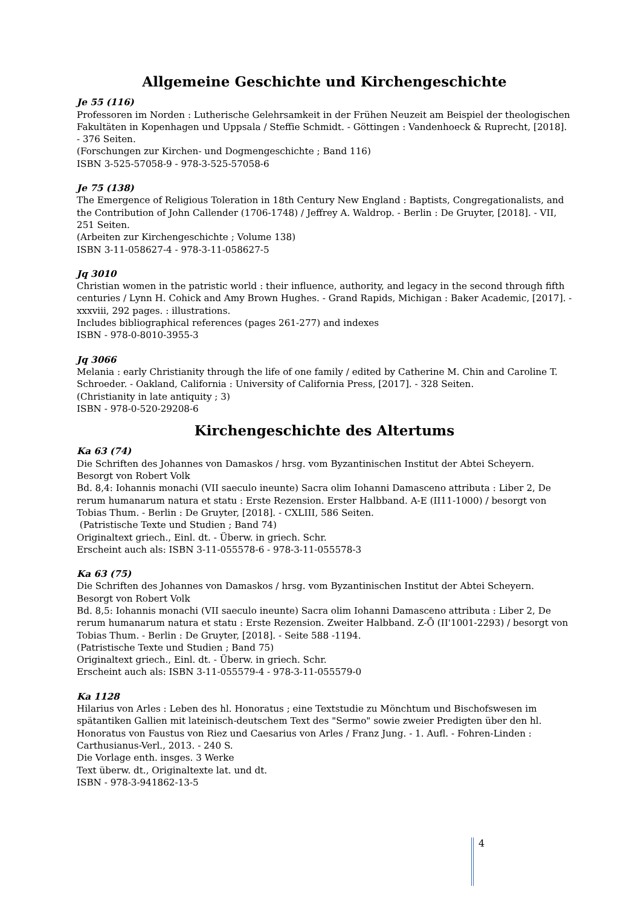Allgemeine Geschichte und Kirchengeschichte
Je 55 (116)
Professoren im Norden : Lutherische Gelehrsamkeit in der Frühen Neuzeit am Beispiel der theologischen Fakultäten in Kopenhagen und Uppsala / Steffie Schmidt. - Göttingen : Vandenhoeck & Ruprecht, [2018]. - 376 Seiten.
(Forschungen zur Kirchen- und Dogmengeschichte ; Band 116)
ISBN 3-525-57058-9 - 978-3-525-57058-6
Je 75 (138)
The Emergence of Religious Toleration in 18th Century New England : Baptists, Congregationalists, and the Contribution of John Callender (1706-1748) / Jeffrey A. Waldrop. - Berlin : De Gruyter, [2018]. - VII, 251 Seiten.
(Arbeiten zur Kirchengeschichte ; Volume 138)
ISBN 3-11-058627-4 - 978-3-11-058627-5
Jq 3010
Christian women in the patristic world : their influence, authority, and legacy in the second through fifth centuries / Lynn H. Cohick and Amy Brown Hughes. - Grand Rapids, Michigan : Baker Academic, [2017]. - xxxviii, 292 pages. : illustrations.
Includes bibliographical references (pages 261-277) and indexes
ISBN - 978-0-8010-3955-3
Jq 3066
Melania : early Christianity through the life of one family / edited by Catherine M. Chin and Caroline T. Schroeder. - Oakland, California : University of California Press, [2017]. - 328 Seiten.
(Christianity in late antiquity ; 3)
ISBN - 978-0-520-29208-6
Kirchengeschichte des Altertums
Ka 63 (74)
Die Schriften des Johannes von Damaskos / hrsg. vom Byzantinischen Institut der Abtei Scheyern. Besorgt von Robert Volk
Bd. 8,4: Iohannis monachi (VII saeculo ineunte) Sacra olim Iohanni Damasceno attributa : Liber 2, De rerum humanarum natura et statu : Erste Rezension. Erster Halbband. A-E (II11-1000) / besorgt von Tobias Thum. - Berlin : De Gruyter, [2018]. - CXLIII, 586 Seiten.
(Patristische Texte und Studien ; Band 74)
Originaltext griech., Einl. dt. - Überw. in griech. Schr.
Erscheint auch als: ISBN 3-11-055578-6 - 978-3-11-055578-3
Ka 63 (75)
Die Schriften des Johannes von Damaskos / hrsg. vom Byzantinischen Institut der Abtei Scheyern. Besorgt von Robert Volk
Bd. 8,5: Iohannis monachi (VII saeculo ineunte) Sacra olim Iohanni Damasceno attributa : Liber 2, De rerum humanarum natura et statu : Erste Rezension. Zweiter Halbband. Z-Ō (II'1001-2293) / besorgt von Tobias Thum. - Berlin : De Gruyter, [2018]. - Seite 588 -1194.
(Patristische Texte und Studien ; Band 75)
Originaltext griech., Einl. dt. - Überw. in griech. Schr.
Erscheint auch als: ISBN 3-11-055579-4 - 978-3-11-055579-0
Ka 1128
Hilarius von Arles : Leben des hl. Honoratus ; eine Textstudie zu Mönchtum und Bischofswesen im spätantiken Gallien mit lateinisch-deutschem Text des "Sermo" sowie zweier Predigten über den hl. Honoratus von Faustus von Riez und Caesarius von Arles / Franz Jung. - 1. Aufl. - Fohren-Linden : Carthusianus-Verl., 2013. - 240 S.
Die Vorlage enth. insges. 3 Werke
Text überw. dt., Originaltexte lat. und dt.
ISBN - 978-3-941862-13-5
4